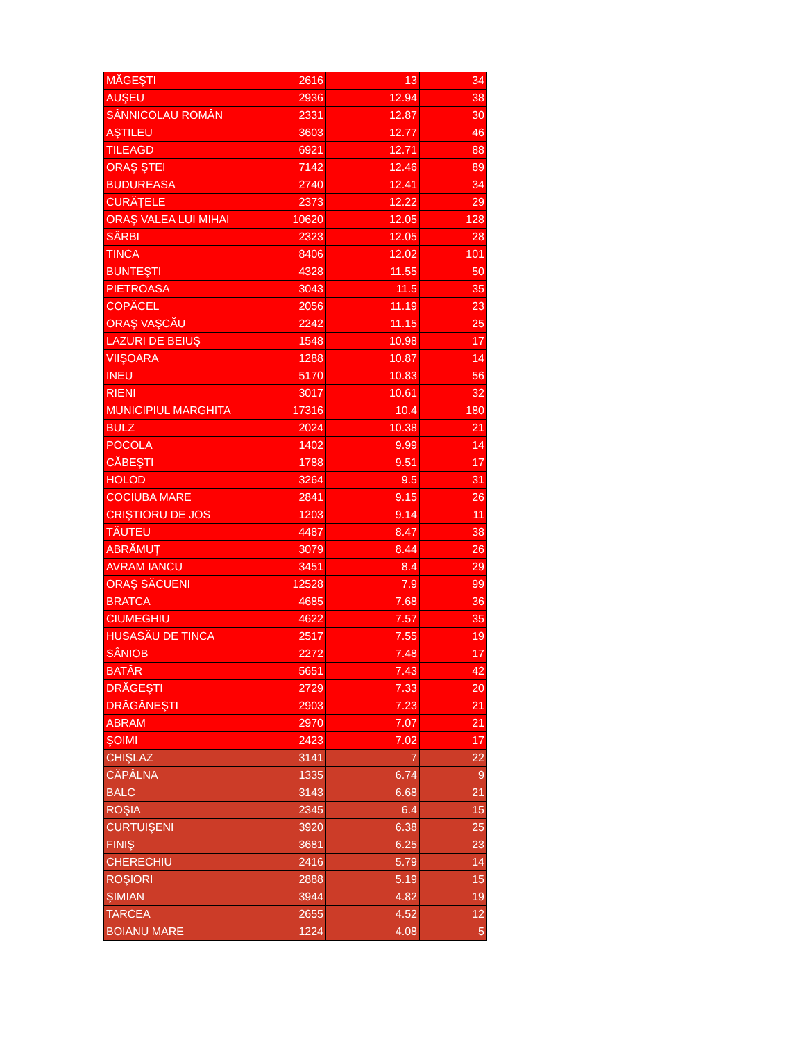| MĂGEŞTI | 2616 | 13 | 34 |
| AUŞEU | 2936 | 12.94 | 38 |
| SÂNNICOLAU ROMÂN | 2331 | 12.87 | 30 |
| AŞTILEU | 3603 | 12.77 | 46 |
| TILEAGD | 6921 | 12.71 | 88 |
| ORAŞ ŞTEI | 7142 | 12.46 | 89 |
| BUDUREASA | 2740 | 12.41 | 34 |
| CURĂŢELE | 2373 | 12.22 | 29 |
| ORAŞ VALEA LUI MIHAI | 10620 | 12.05 | 128 |
| SÂRBI | 2323 | 12.05 | 28 |
| TINCA | 8406 | 12.02 | 101 |
| BUNTEŞTI | 4328 | 11.55 | 50 |
| PIETROASA | 3043 | 11.5 | 35 |
| COPĂCEL | 2056 | 11.19 | 23 |
| ORAŞ VAŞCĂU | 2242 | 11.15 | 25 |
| LAZURI DE BEIUŞ | 1548 | 10.98 | 17 |
| VIIŞOARA | 1288 | 10.87 | 14 |
| INEU | 5170 | 10.83 | 56 |
| RIENI | 3017 | 10.61 | 32 |
| MUNICIPIUL MARGHITA | 17316 | 10.4 | 180 |
| BULZ | 2024 | 10.38 | 21 |
| POCOLA | 1402 | 9.99 | 14 |
| CĂBEŞTI | 1788 | 9.51 | 17 |
| HOLOD | 3264 | 9.5 | 31 |
| COCIUBA MARE | 2841 | 9.15 | 26 |
| CRIŞTIORU DE JOS | 1203 | 9.14 | 11 |
| TĂUTEU | 4487 | 8.47 | 38 |
| ABRĂMUŢ | 3079 | 8.44 | 26 |
| AVRAM IANCU | 3451 | 8.4 | 29 |
| ORAŞ SĂCUENI | 12528 | 7.9 | 99 |
| BRATCA | 4685 | 7.68 | 36 |
| CIUMEGHIU | 4622 | 7.57 | 35 |
| HUSASĂU DE TINCA | 2517 | 7.55 | 19 |
| SÂNIOB | 2272 | 7.48 | 17 |
| BATĂR | 5651 | 7.43 | 42 |
| DRĂGEŞTI | 2729 | 7.33 | 20 |
| DRĂGĂNEŞTI | 2903 | 7.23 | 21 |
| ABRAM | 2970 | 7.07 | 21 |
| ŞOIMI | 2423 | 7.02 | 17 |
| CHIŞLAZ | 3141 | 7 | 22 |
| CĂPÂLNA | 1335 | 6.74 | 9 |
| BALC | 3143 | 6.68 | 21 |
| ROŞIA | 2345 | 6.4 | 15 |
| CURTUIŞENI | 3920 | 6.38 | 25 |
| FINIŞ | 3681 | 6.25 | 23 |
| CHERECHIU | 2416 | 5.79 | 14 |
| ROŞIORI | 2888 | 5.19 | 15 |
| ŞIMIAN | 3944 | 4.82 | 19 |
| TARCEA | 2655 | 4.52 | 12 |
| BOIANU MARE | 1224 | 4.08 | 5 |